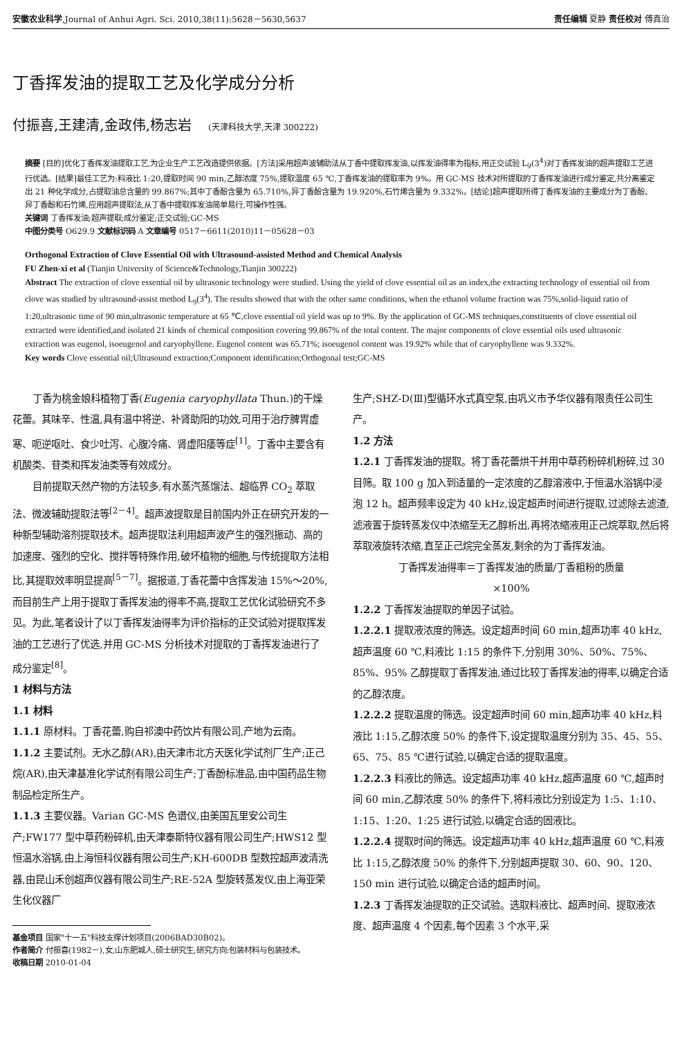安徽农业科学,Journal of Anhui Agri. Sci. 2010,38(11):5628－5630,5637
责任编辑 夏静 责任校对 傅真治
丁香挥发油的提取工艺及化学成分分析
付振喜,王建清,金政伟,杨志岩 (天津科技大学,天津 300222)
摘要 [目的]优化丁香挥发油提取工艺,为企业生产工艺改造提供依据。[方法]采用超声波辅助法从丁香中提取挥发油,以挥发油得率为指标,用正交试验 L<sub>9</sub>(3<sup>4</sup>)对丁香挥发油的超声提取工艺进行优选。[结果]最佳工艺为:料液比 1:20,提取时间 90 min,乙醇浓度 75%,提取温度 65 ℃,丁香挥发油的提取率为 9%。用 GC-MS 技术对所提取的丁香挥发油进行成分鉴定,共分离鉴定出 21 种化学成分,占提取油总含量的 99.867%;其中丁香酚含量为 65.710%,异丁香酚含量为 19.920%,石竹烯含量为 9.332%。[结论]超声提取所得丁香挥发油的主要成分为丁香酚、异丁香酚和石竹烯,应用超声提取法,从丁香中提取挥发油简单易行,可操作性强。
关键词 丁香挥发油;超声提取;成分鉴定;正交试验;GC-MS
中图分类号 O629.9 文献标识码 A 文章编号 0517－6611(2010)11－05628－03
Orthogonal Extraction of Clove Essential Oil with Ultrasound-assisted Method and Chemical Analysis
FU Zhen-xi et al (Tianjin University of Science&Technology,Tianjin 300222)
Abstract The extraction of clove essential oil by ultrasonic technology were studied. Using the yield of clove essential oil as an index,the extracting technology of essential oil from clove was studied by ultrasound-assist method L<sub>9</sub>(3<sup>4</sup>). The results showed that with the other same conditions, when the ethanol volume fraction was 75%,solid-liquid ratio of 1:20,ultrasonic time of 90 min,ultrasonic temperature at 65 ℃,clove essential oil yield was up to 9%. By the application of GC-MS techniques,constituents of clove essential oil extracted were identified,and isolated 21 kinds of chemical composition covering 99.867% of the total content. The major components of clove essential oils used ultrasonic extraction was eugenol, isoeugenol and caryophyllene. Eugenol content was 65.71%; isoeugenol content was 19.92% while that of caryophyllene was 9.332%.
Key words Clove essential oil;Ultrasound extraction;Component identification;Orthogonal test;GC-MS
丁香为桃金娘科植物丁香(Eugenia caryophyllata Thun.)的干燥花蕾。其味辛、性温,具有温中将逆、补肾助阳的功效,可用于治疗脾胃虚寒、呃逆呕吐、食少吐泻、心腹冷痛、肾虚阳痿等症<sup>[1]</sup>。丁香中主要含有机酸类、苷类和挥发油类等有效成分。
目前提取天然产物的方法较多,有水蒸汽蒸馏法、超临界 CO<sub>2</sub> 萃取法、微波辅助提取法等<sup>[2－4]</sup>。超声波提取是目前国内外正在研究开发的一种新型辅助溶剂提取技术。超声提取法利用超声波产生的强烈振动、高的加速度、强烈的空化、搅拌等特殊作用,破坏植物的细胞,与传统提取方法相比,其提取效率明显提高<sup>[5－7]</sup>。据报道,丁香花蕾中含挥发油 15%～20%,而目前生产上用于提取丁香挥发油的得率不高,提取工艺优化试验研究不多见。为此,笔者设计了以丁香挥发油得率为评价指标的正交试验对提取挥发油的工艺进行了优选,并用 GC-MS 分析技术对提取的丁香挥发油进行了成分鉴定<sup>[8]</sup>。
1 材料与方法
1.1 材料
1.1.1 原材料。丁香花蕾,购自祁澳中药饮片有限公司,产地为云南。
1.1.2 主要试剂。无水乙醇(AR),由天津市北方天医化学试剂厂生产;正己烷(AR),由天津基准化学试剂有限公司生产;丁香酚标准品,由中国药品生物制品检定所生产。
1.1.3 主要仪器。Varian GC-MS 色谱仪,由美国瓦里安公司生产;FW177 型中草药粉碎机,由天津泰斯特仪器有限公司生产;HWS12 型恒温水浴锅,由上海恒科仪器有限公司生产;KH-600DB 型数控超声波清洗器,由昆山禾创超声仪器有限公司生产;RE-52A 型旋转蒸发仪,由上海亚荣生化仪器厂
基金项目 国家"十一五"科技支撑计划项目(2006BAD30B02)。
作者简介 付振喜(1982－),女,山东肥城人,硕士研究生,研究方向:包装材料与包装技术。
收稿日期 2010-01-04
生产;SHZ-D(Ⅲ)型循环水式真空泵,由巩义市予华仪器有限责任公司生产。
1.2 方法
1.2.1 丁香挥发油的提取。将丁香花蕾烘干并用中草药粉碎机粉碎,过 30 目筛。取 100 g 加入到适量的一定浓度的乙醇溶液中,于恒温水浴锅中浸泡 12 h。超声频率设定为 40 kHz,设定超声时间进行提取,过滤除去滤渣,滤液置于旋转蒸发仪中浓缩至无乙醇析出,再将浓缩液用正己烷萃取,然后将萃取液旋转浓缩,直至正己烷完全蒸发,剩余的为丁香挥发油。
丁香挥发油得率＝丁香挥发油的质量/丁香粗粉的质量
×100%
1.2.2 丁香挥发油提取的单因子试验。
1.2.2.1 提取液浓度的筛选。设定超声时间 60 min,超声功率 40 kHz,超声温度 60 ℃,料液比 1:15 的条件下,分别用 30%、50%、75%、85%、95% 乙醇提取丁香挥发油,通过比较丁香挥发油的得率,以确定合适的乙醇浓度。
1.2.2.2 提取温度的筛选。设定超声时间 60 min,超声功率 40 kHz,料液比 1:15,乙醇浓度 50% 的条件下,设定提取温度分别为 35、45、55、65、75、85 ℃进行试验,以确定合适的提取温度。
1.2.2.3 料液比的筛选。设定超声功率 40 kHz,超声温度 60 ℃,超声时间 60 min,乙醇浓度 50% 的条件下,将料液比分别设定为 1:5、1:10、1:15、1:20、1:25 进行试验,以确定合适的固液比。
1.2.2.4 提取时间的筛选。设定超声功率 40 kHz,超声温度 60 ℃,料液比 1:15,乙醇浓度 50% 的条件下,分别超声提取 30、60、90、120、150 min 进行试验,以确定合适的超声时间。
1.2.3 丁香挥发油提取的正交试验。选取料液比、超声时间、提取液浓度、超声温度 4 个因素,每个因素 3 个水平,采